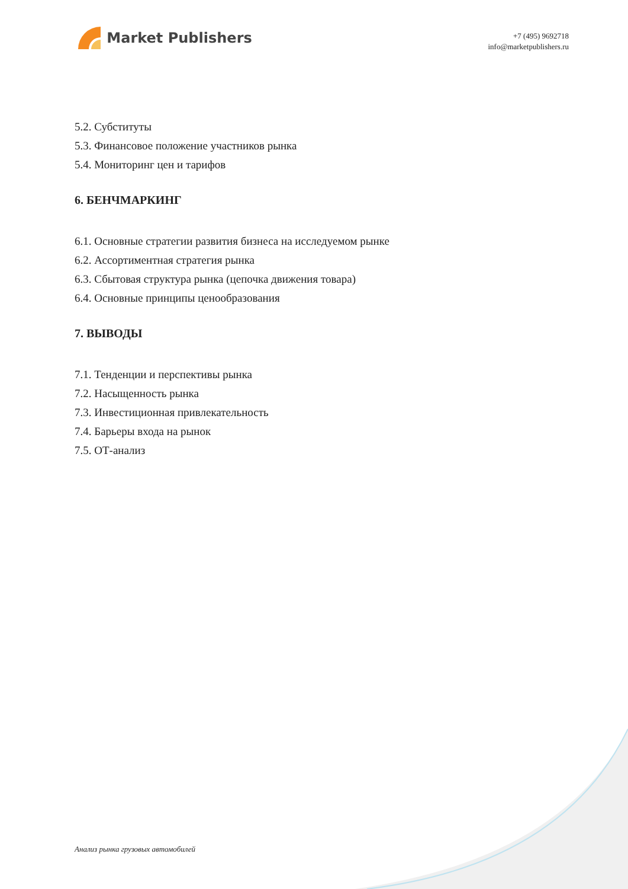Market Publishers
+7 (495) 9692718
info@marketpublishers.ru
5.2. Субституты
5.3. Финансовое положение участников рынка
5.4. Мониторинг цен и тарифов
6. БЕНЧМАРКИНГ
6.1. Основные стратегии развития бизнеса на исследуемом рынке
6.2. Ассортиментная стратегия рынка
6.3. Сбытовая структура рынка (цепочка движения товара)
6.4. Основные принципы ценообразования
7. ВЫВОДЫ
7.1. Тенденции и перспективы рынка
7.2. Насыщенность рынка
7.3. Инвестиционная привлекательность
7.4. Барьеры входа на рынок
7.5. ОТ-анализ
Анализ рынка грузовых автомобилей